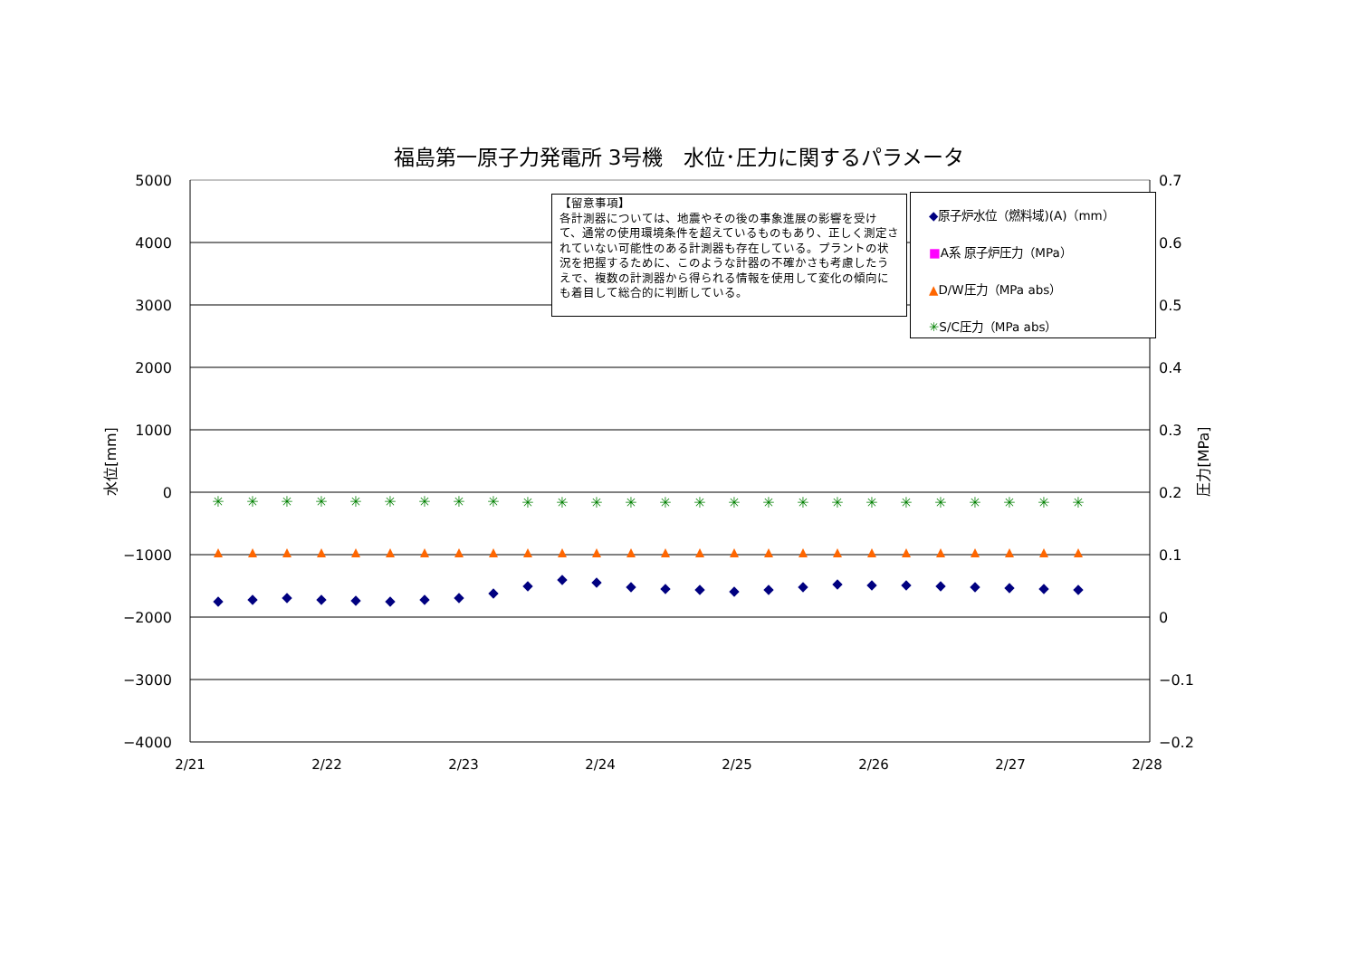福島第一原子力発電所 3号機　水位･圧力に関するパラメータ
5000
4000
3000
2000
1000
0
−1000
−2000
−3000
−4000
0.7
0.6
0.5
0.4
0.3
0.2
0.1
0
−0.1
−0.2
2/21
2/22
2/23
2/24
2/25
2/26
2/27
2/28
水位[mm]
圧力[MPa]
✳
✳
✳
✳
✳
✳
✳
✳
✳
✳
✳
✳
✳
✳
✳
✳
✳
✳
✳
✳
✳
✳
✳
✳
✳
✳
【留意事項】
各計測器については、地震やその後の事象進展の影響を受けて、通常の使用環境条件を超えているものもあり、正しく測定されていない可能性のある計測器も存在している。プラントの状況を把握するために、このような計器の不確かさも考慮したうえで、複数の計測器から得られる情報を使用して変化の傾向にも着目して総合的に判断している。
◆原子炉水位（燃料域)(A)（mm）
■A系 原子炉圧力（MPa）
▲D/W圧力（MPa abs）
✳S/C圧力（MPa abs）